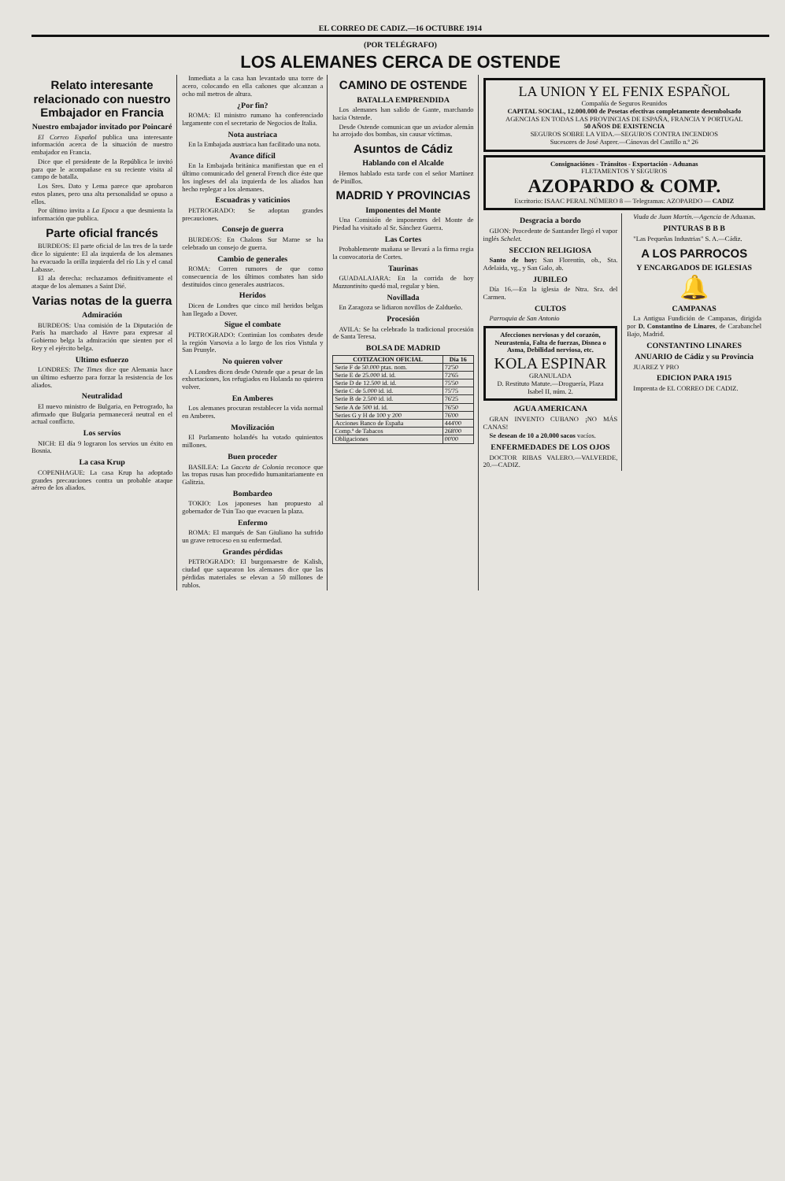EL CORREO DE CADIZ.—16 OCTUBRE 1914
(POR TELÉGRAFO)
LOS ALEMANES CERCA DE OSTENDE
Relato interesante relacionado con nuestro Embajador en Francia
Nuestro embajador invitado por Poincaré
El Correo Español publica una interesante información acerca de la situación de nuestro embajador en Francia.
Dice que el presidente de la República le invitó para que le acompañase en su reciente visita al campo de batalla.
Los Sres. Dato y Lema parece que aprobaron estos planes, pero una alta personalidad se opuso a ellos.
Por último invita a La Epoca a que desmienta la información que publica.
Parte oficial francés
BURDEOS: El parte oficial de las tres de la tarde dice lo siguiente: El ala izquierda de los alemanes ha evacuado la orilla izquierda del río Lis y el canal Labasse.
El ala derecha: rechazamos definitivamente el ataque de los alemanes a Saint Dié.
Varias notas de la guerra
Admiración
BURDEOS: Una comisión de la Diputación de París ha marchado al Havre para expresar al Gobierno belga la admiración que sienten por el Rey y el ejército belga.
Ultimo esfuerzo
LONDRES: The Times dice que Alemania hace un último esfuerzo para forzar la resistencia de los aliados.
Neutralidad
El nuevo ministro de Bulgaria, en Petrogrado, ha afirmado que Bulgaria permanecerá neutral en el actual conflicto.
Los servios
NICH: El día 9 lograron los servios un éxito en Bosnia.
La casa Krup
COPENHAGUE: La casa Krup ha adoptado grandes precauciones contra un probable ataque aéreo de los aliados.
Inmediata a la casa han levantado una torre de acero, colocando en ella cañones que alcanzan a ocho mil metros de altura.
¿Por fin?
ROMA: El ministro rumano ha conferenciado largamente con el secretario de Negocios de Italia.
Nota austriaca
En la Embajada austriaca han facilitado una nota.
Avance difícil
En la Embajada británica manifiestan que en el último comunicado del general French dice éste que los ingleses del ala izquierda de los aliados han hecho replegar a los alemanes.
Escuadras y vaticinios
PETROGRADO: Se adoptan grandes precauciones.
Consejo de guerra
BURDEOS: En Chalons Sur Marne se ha celebrado un consejo de guerra.
Cambio de generales
ROMA: Corren rumores de que como consecuencia de los últimos combates han sido destituidos cinco generales austriacos.
Heridos
Dicen de Londres que cinco mil heridos belgas han llegado a Dover.
Sigue el combate
PETROGRADO: Continúan los combates desde la región Varsovia a lo largo de los ríos Vistula y San Prunyle.
No quieren volver
A Londres dicen desde Ostende que a pesar de las exhortaciones, los refugiados en Holanda no quieren volver.
En Amberes
Los alemanes procuran restablecer la vida normal en Amberes.
Movilización
El Parlamento holandés ha votado quinientos millones.
Buen proceder
BASILEA: La Gaceta de Colonia reconoce que las tropas rusas han procedido humanitariamente en Galitzia.
Bombardeo
TOKIO: Los japoneses han propuesto al gobernador de Tsin Tao que evacuen la plaza.
Enfermo
ROMA: El marqués de San Giuliano ha sufrido un grave retroceso en su enfermedad.
Grandes pérdidas
PETROGRADO: El burgomaestre de Kalish, ciudad que saquearon los alemanes dice que las pérdidas materiales se elevan a 50 millones de rublos.
CAMINO DE OSTENDE
BATALLA EMPRENDIDA
Los alemanes han salido de Gante, marchando hacia Ostende.
Desde Ostende comunican que un aviador alemán ha arrojado dos bombas, sin causar víctimas.
Asuntos de Cádiz
Hablando con el Alcalde
Hemos hablado esta tarde con el señor Martínez de Pinillos.
MADRID Y PROVINCIAS
Imponentes del Monte
Una Comisión de imponentes del Monte de Piedad ha visitado al Sr. Sánchez Guerra.
Las Cortes
Probablemente mañana se llevará a la firma regia la convocatoria de Cortes.
Taurinas
GUADALAJARA: En la corrida de hoy Mazzantinito quedó mal, regular y bien.
Novillada
En Zaragoza se lidiaron novillos de Zaldueño.
Procesión
AVILA: Se ha celebrado la tradicional procesión de Santa Teresa.
BOLSA DE MADRID
| COTIZACION OFICIAL | Día 16 |
| --- | --- |
| Serie F de 50.000 ptas. nom. | 72'50 |
| Serie E de 25.000 id. id. | 72'65 |
| Serie D de 12.500 id. id. | 75'50 |
| Serie C de 5.000 id. id. | 75'75 |
| Serie B de 2.500 id. id. | 76'25 |
| Serie A de 500 id. id. | 76'50 |
| Series G y H de 100 y 200 | 76'00 |
| Acciones Banco de España | 444'00 |
| Comp.ª de Tabacos | 268'00 |
| Obligaciones | 00'00 |
LA UNION Y EL FENIX ESPAÑOL
Compañía de Seguros Reunidos
CAPITAL SOCIAL, 12.000.000 de Pesetas efectivas completamente desembolsado
AGENCIAS EN TODAS LAS PROVINCIAS DE ESPAÑA, FRANCIA Y PORTUGAL
50 AÑOS DE EXISTENCIA
SEGUROS SOBRE LA VIDA.—SEGUROS CONTRA INCENDIOS
Sucesores de José Asprer.—Cánovas del Castillo n.º 26
Consignaciónes - Tránsitos - Exportación - Aduanas
FLETAMENTOS Y SEGUROS
AZOPARDO & COMP.
Escritorio: ISAAC PERAL NÚMERO 8 — Telegramas: AZOPARDO — CADIZ
Desgracia a bordo
GIJON: Procedente de Santander llegó el vapor inglés Schelet.
SECCION RELIGIOSA
Santo de hoy: San Florentín, ob., Sta. Adelaida, vg., y San Galo, ab.
JUBILEO
Día 16.—En la iglesia de Ntra. Sra. del Carmen.
CULTOS
Parroquia de San Antonio
Afecciones nerviosas y del corazón, Neurastenia, Falta de fuerzas, Disnea o Asma, Debilidad nerviosa, etc.
KOLA ESPINAR
GRANULADA
D. Restituto Matute.—Droguería, Plaza Isabel II, núm. 2.
AGUA AMERICANA
GRAN INVENTO CUBANO ¡NO MÁS CANAS!
Se desean de 10 a 20.000 sacos vacíos.
ENFERMEDADES DE LOS OJOS
DOCTOR RIBAS VALERO.—VALVERDE, 20.—CADIZ.
Viuda de Juan Martín.—Agencia de Aduanas.
PINTURAS B B B
"Las Pequeñas Industrias" S. A.—Cádiz.
A LOS PARROCOS
Y ENCARGADOS DE IGLESIAS
🔔
CAMPANAS
La Antigua Fundición de Campanas, dirigida por D. Constantino de Linares, de Carabanchel Bajo, Madrid.
CONSTANTINO LINARES
ANUARIO de Cádiz y su Provincia
JUAREZ Y PRO
EDICION PARA 1915
Imprenta de EL CORREO DE CADIZ.